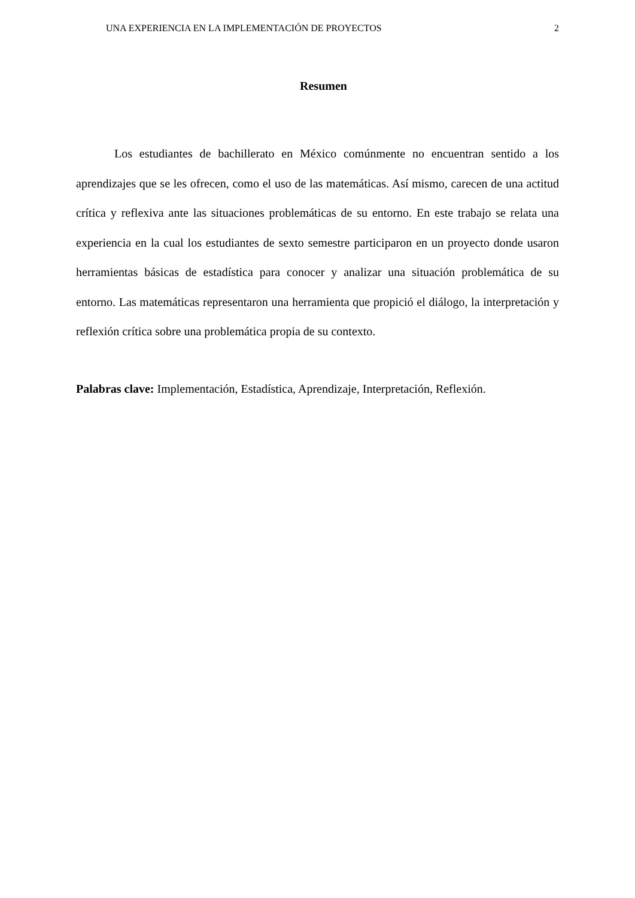UNA EXPERIENCIA EN LA IMPLEMENTACIÓN DE PROYECTOS 2
Resumen
Los estudiantes de bachillerato en México comúnmente no encuentran sentido a los aprendizajes que se les ofrecen, como el uso de las matemáticas. Así mismo, carecen de una actitud crítica y reflexiva ante las situaciones problemáticas de su entorno. En este trabajo se relata una experiencia en la cual los estudiantes de sexto semestre participaron en un proyecto donde usaron herramientas básicas de estadística para conocer y analizar una situación problemática de su entorno. Las matemáticas representaron una herramienta que propició el diálogo, la interpretación y reflexión crítica sobre una problemática propia de su contexto.
Palabras clave: Implementación, Estadística, Aprendizaje, Interpretación, Reflexión.